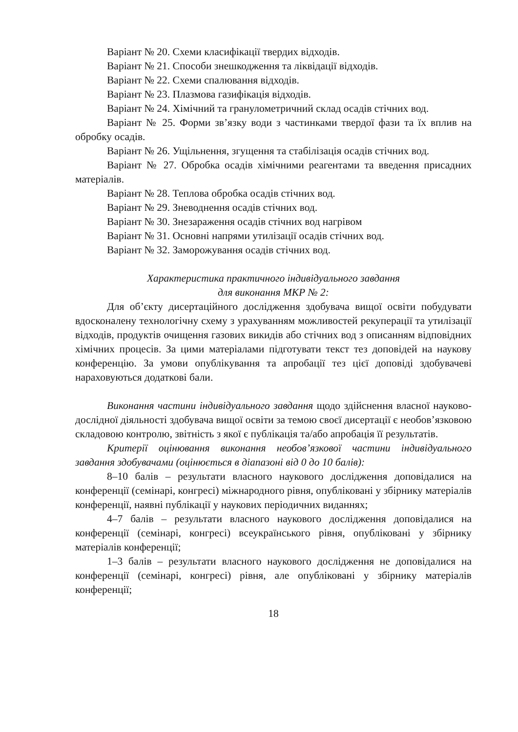Варіант № 20. Схеми класифікації твердих відходів.
Варіант № 21. Способи знешкодження та ліквідації відходів.
Варіант № 22. Схеми спалювання відходів.
Варіант № 23. Плазмова газифікація відходів.
Варіант № 24. Хімічний та гранулометричний склад осадів стічних вод.
Варіант № 25. Форми зв’язку води з частинками твердої фази та їх вплив на обробку осадів.
Варіант № 26. Ущільнення, згущення та стабілізація осадів стічних вод.
Варіант № 27. Обробка осадів хімічними реагентами та введення присадних матеріалів.
Варіант № 28. Теплова обробка осадів стічних вод.
Варіант № 29. Зневоднення осадів стічних вод.
Варіант № 30. Знезараження осадів стічних вод нагрівом
Варіант № 31. Основні напрями утилізації осадів стічних вод.
Варіант № 32. Заморожування осадів стічних вод.
Характеристика практичного індивідуального завдання
для виконання МКР № 2:
Для об’єкту дисертаційного дослідження здобувача вищої освіти побудувати вдосконалену технологічну схему з урахуванням можливостей рекуперації та утилізації відходів, продуктів очищення газових викидів або стічних вод з описанням відповідних хімічних процесів. За цими матеріалами підготувати текст тез доповідей на наукову конференцію. За умови опублікування та апробації тез цієї доповіді здобувачеві нараховуються додаткові бали.
Виконання частини індивідуального завдання щодо здійснення власної науково-дослідної діяльності здобувача вищої освіти за темою своєї дисертації є необов’язковою складовою контролю, звітність з якої є публікація та/або апробація її результатів.
Критерії оцінювання виконання необов’язкової частини індивідуального завдання здобувачами (оцінюється в діапазоні від 0 до 10 балів):
8–10 балів – результати власного наукового дослідження доповідалися на конференції (семінарі, конгресі) міжнародного рівня, опубліковані у збірнику матеріалів конференції, наявні публікації у наукових періодичних виданнях;
4–7 балів – результати власного наукового дослідження доповідалися на конференції (семінарі, конгресі) всеукраїнського рівня, опубліковані у збірнику матеріалів конференції;
1–3 балів – результати власного наукового дослідження не доповідалися на конференції (семінарі, конгресі) рівня, але опубліковані у збірнику матеріалів конференції;
18